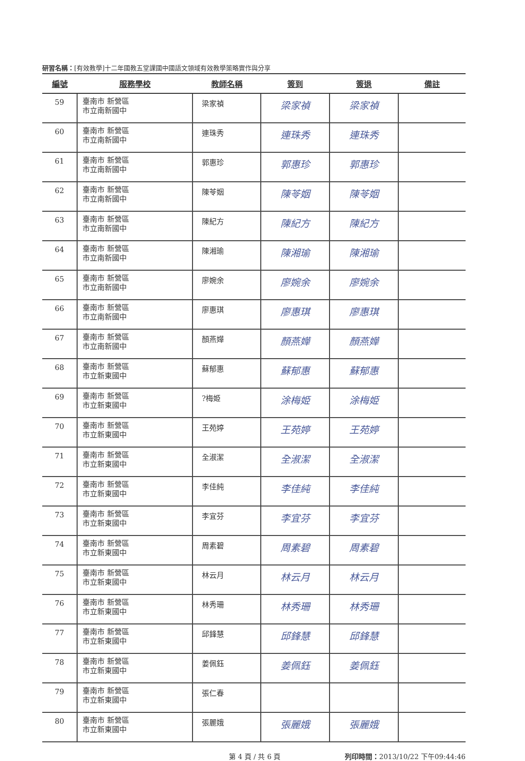研習名稱：[有效教學]十二年國教五堂課國中國語文領域有效教學策略實作與分享
| 編號 | 服務學校 | 教師名稱 | 簽到 | 簽退 | 備註 |
| --- | --- | --- | --- | --- | --- |
| 59 | 臺南市 新營區 市立南新國中 | 梁家禎 | 梁家禎 | 梁家禎 | |
| 60 | 臺南市 新營區 市立南新國中 | 連珠秀 | 連珠秀 | 連珠秀 | |
| 61 | 臺南市 新營區 市立南新國中 | 郭惠珍 | 郭惠珍 | 郭惠珍 | |
| 62 | 臺南市 新營區 市立南新國中 | 陳苓姻 | 陳苓姻 | 陳苓姻 | |
| 63 | 臺南市 新營區 市立南新國中 | 陳紀方 | 陳紀方 | 陳紀方 | |
| 64 | 臺南市 新營區 市立南新國中 | 陳湘瑜 | 陳湘瑜 | 陳湘瑜 | |
| 65 | 臺南市 新營區 市立南新國中 | 廖婉余 | 廖婉余 | 廖婉余 | |
| 66 | 臺南市 新營區 市立南新國中 | 廖惠琪 | 廖惠琪 | 廖惠琪 | |
| 67 | 臺南市 新營區 市立南新國中 | 顏燕嬅 | 顏燕嬅 | 顏燕嬅 | |
| 68 | 臺南市 新營區 市立新東國中 | 蘇郁惠 | 蘇郁惠 | 蘇郁惠 | |
| 69 | 臺南市 新營區 市立新東國中 | ?梅姫 | 涂梅姫 | 涂梅姫 | |
| 70 | 臺南市 新營區 市立新東國中 | 王苑婷 | 王苑婷 | 王苑婷 | |
| 71 | 臺南市 新營區 市立新東國中 | 全淑潔 | 全淑潔 | 全淑潔 | |
| 72 | 臺南市 新營區 市立新東國中 | 李佳純 | 李佳純 | 李佳純 | |
| 73 | 臺南市 新營區 市立新東國中 | 李宜芬 | 李宜芬 | 李宜芬 | |
| 74 | 臺南市 新營區 市立新東國中 | 周素碧 | 周素碧 | 周素碧 | |
| 75 | 臺南市 新營區 市立新東國中 | 林云月 | 林云月 | 林云月 | |
| 76 | 臺南市 新營區 市立新東國中 | 林秀珊 | 林秀珊 | 林秀珊 | |
| 77 | 臺南市 新營區 市立新東國中 | 邱鋒慧 | 邱鋒慧 | 邱鋒慧 | |
| 78 | 臺南市 新營區 市立新東國中 | 姜佩鈺 | 姜佩鈺 | 姜佩鈺 | |
| 79 | 臺南市 新營區 市立新東國中 | 張仁春 | | | |
| 80 | 臺南市 新營區 市立新東國中 | 張麗娥 | 張麗娥 | 張麗娥 | |
第 4 頁 / 共 6 頁 列印時間：2013/10/22 下午09:44:46